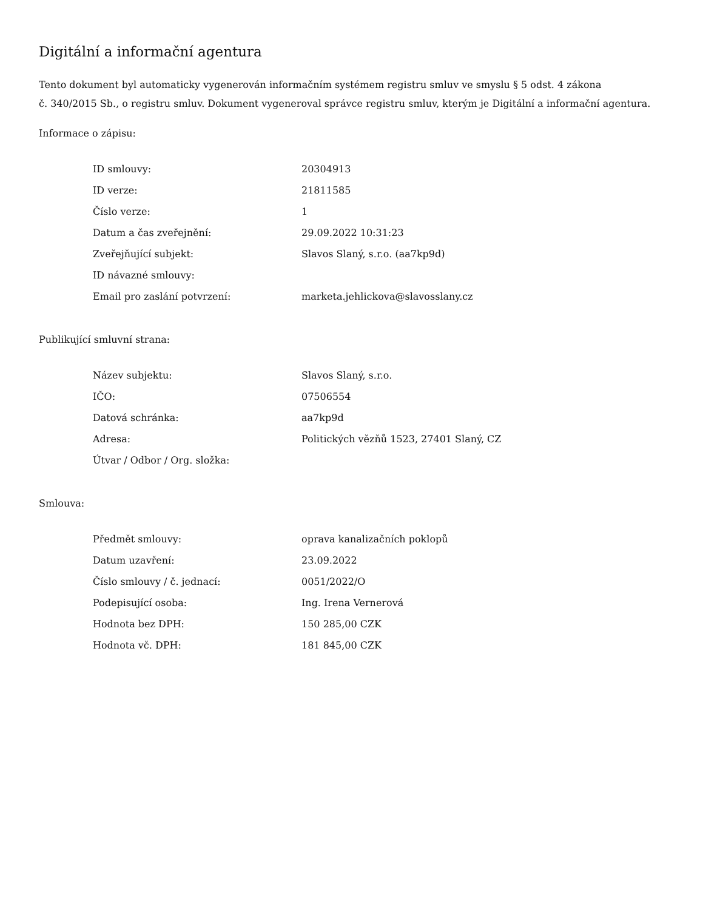Digitální a informační agentura
Tento dokument byl automaticky vygenerován informačním systémem registru smluv ve smyslu § 5 odst. 4 zákona
č. 340/2015 Sb., o registru smluv. Dokument vygeneroval správce registru smluv, kterým je Digitální a informační agentura.
Informace o zápisu:
| ID smlouvy: | 20304913 |
| ID verze: | 21811585 |
| Číslo verze: | 1 |
| Datum a čas zveřejnění: | 29.09.2022 10:31:23 |
| Zveřejňující subjekt: | Slavos Slaný, s.r.o. (aa7kp9d) |
| ID návazné smlouvy: | |
| Email pro zaslání potvrzení: | marketa.jehlickova@slavosslany.cz |
Publikující smluvní strana:
| Název subjektu: | Slavos Slaný, s.r.o. |
| IČO: | 07506554 |
| Datová schránka: | aa7kp9d |
| Adresa: | Politických vězňů 1523, 27401 Slaný, CZ |
| Útvar / Odbor / Org. složka: | |
Smlouva:
| Předmět smlouvy: | oprava kanalizačních poklopů |
| Datum uzavření: | 23.09.2022 |
| Číslo smlouvy / č. jednací: | 0051/2022/O |
| Podepisující osoba: | Ing. Irena Vernerová |
| Hodnota bez DPH: | 150 285,00 CZK |
| Hodnota vč. DPH: | 181 845,00 CZK |